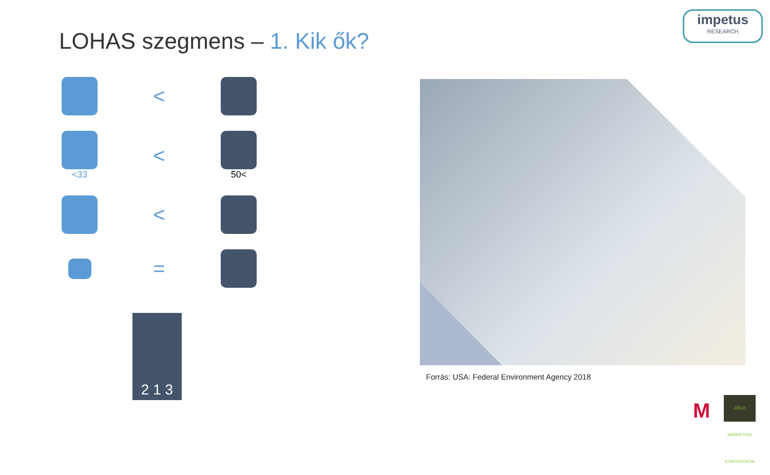impetus
RESEARCH
LOHAS szegmens – 1. Kik ők?
<
<33
<
50<
<
=
2 1 3
Forrás: USA: Federal Environment Agency 2018
M
ZÖLD MARKETING KONFERENCIA